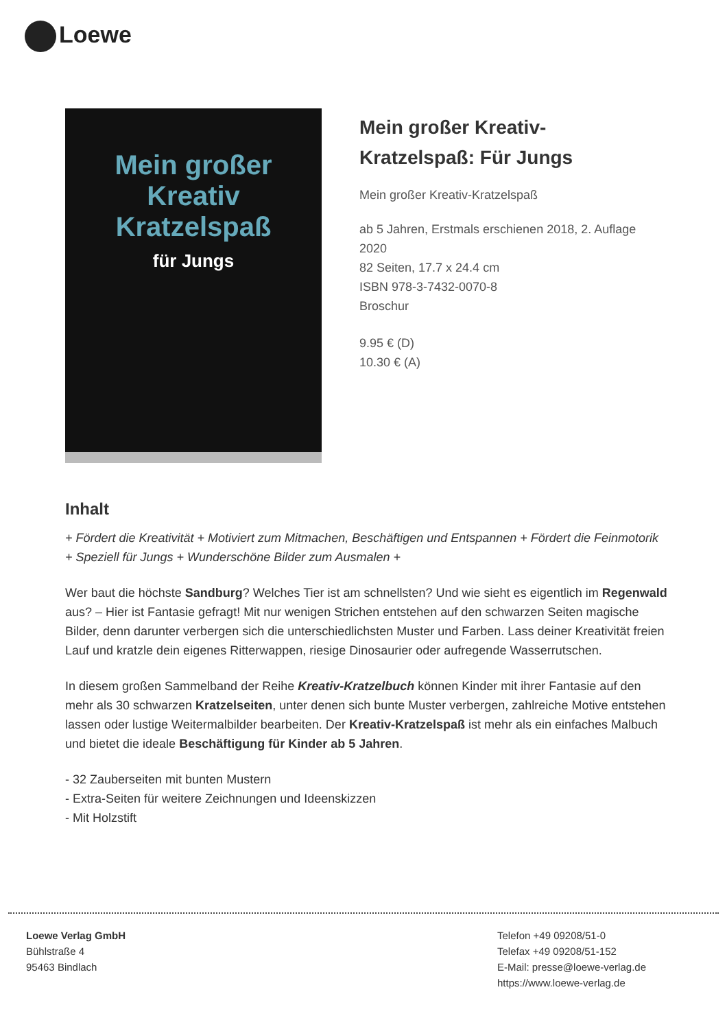Loewe
Mein großer
Kreativ
Kratzelspaß
für Jungs
Mein großer Kreativ-Kratzelspaß: Für Jungs
Mein großer Kreativ-Kratzelspaß
ab 5 Jahren, Erstmals erschienen 2018, 2. Auflage 2020
82 Seiten, 17.7 x 24.4 cm
ISBN 978-3-7432-0070-8
Broschur
9.95 € (D)
10.30 € (A)
Inhalt
+ Fördert die Kreativität + Motiviert zum Mitmachen, Beschäftigen und Entspannen + Fördert die Feinmotorik + Speziell für Jungs + Wunderschöne Bilder zum Ausmalen +
Wer baut die höchste Sandburg? Welches Tier ist am schnellsten? Und wie sieht es eigentlich im Regenwald aus? – Hier ist Fantasie gefragt! Mit nur wenigen Strichen entstehen auf den schwarzen Seiten magische Bilder, denn darunter verbergen sich die unterschiedlichsten Muster und Farben. Lass deiner Kreativität freien Lauf und kratzle dein eigenes Ritterwappen, riesige Dinosaurier oder aufregende Wasserrutschen.
In diesem großen Sammelband der Reihe Kreativ-Kratzelbuch können Kinder mit ihrer Fantasie auf den mehr als 30 schwarzen Kratzelseiten, unter denen sich bunte Muster verbergen, zahlreiche Motive entstehen lassen oder lustige Weitermalbilder bearbeiten. Der Kreativ-Kratzelspaß ist mehr als ein einfaches Malbuch und bietet die ideale Beschäftigung für Kinder ab 5 Jahren.
- 32 Zauberseiten mit bunten Mustern
- Extra-Seiten für weitere Zeichnungen und Ideenskizzen
- Mit Holzstift
Loewe Verlag GmbH
Bühlstraße 4
95463 Bindlach
Telefon +49 09208/51-0
Telefax +49 09208/51-152
E-Mail: presse@loewe-verlag.de
https://www.loewe-verlag.de